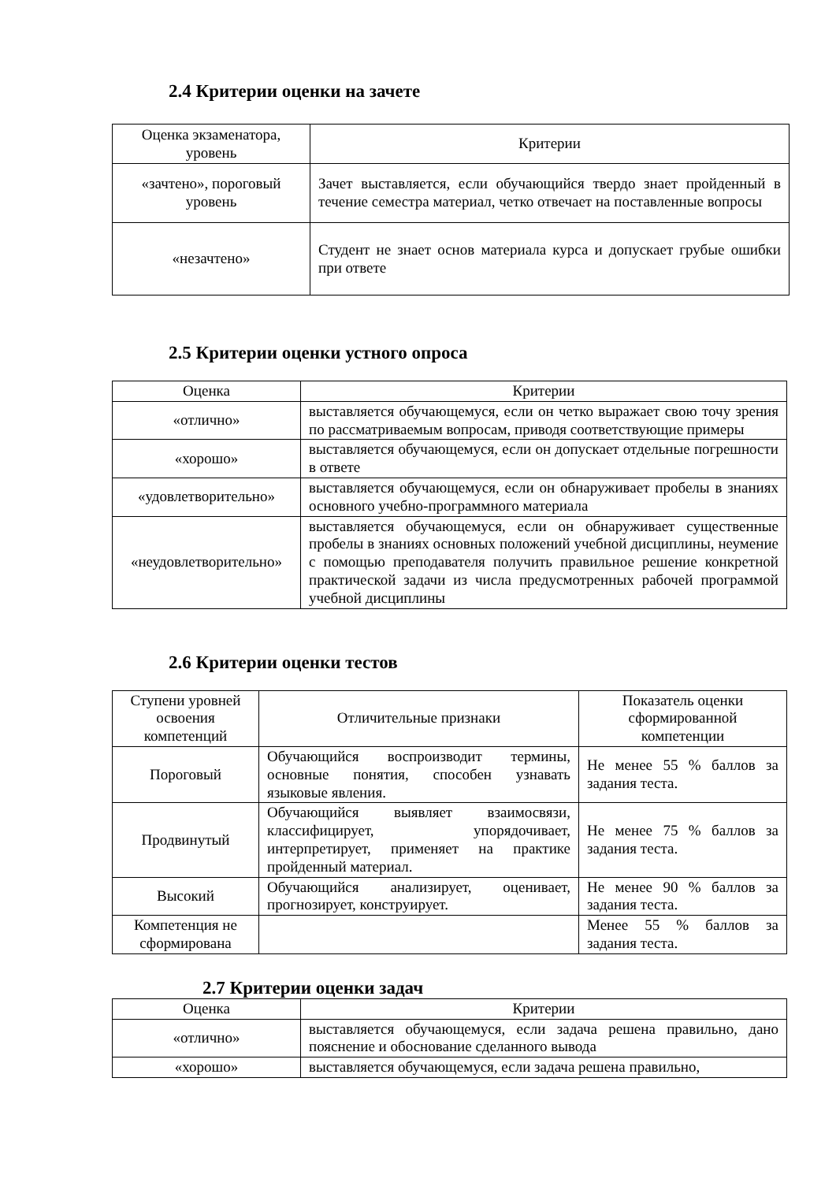2.4 Критерии оценки на зачете
| Оценка экзаменатора, уровень | Критерии |
| --- | --- |
| «зачтено», пороговый уровень | Зачет выставляется, если обучающийся твердо знает пройденный в течение семестра материал, четко отвечает на поставленные вопросы |
| «незачтено» | Студент не знает основ материала курса и допускает грубые ошибки при ответе |
2.5 Критерии оценки устного опроса
| Оценка | Критерии |
| --- | --- |
| «отлично» | выставляется обучающемуся, если он четко выражает свою точу зрения по рассматриваемым вопросам, приводя соответствующие примеры |
| «хорошо» | выставляется обучающемуся, если он допускает отдельные погрешности в ответе |
| «удовлетворительно» | выставляется обучающемуся, если он обнаруживает пробелы в знаниях основного учебно-программного материала |
| «неудовлетворительно» | выставляется обучающемуся, если он обнаруживает существенные пробелы в знаниях основных положений учебной дисциплины, неумение с помощью преподавателя получить правильное решение конкретной практической задачи из числа предусмотренных рабочей программой учебной дисциплины |
2.6 Критерии оценки тестов
| Ступени уровней освоения компетенций | Отличительные признаки | Показатель оценки сформированной компетенции |
| --- | --- | --- |
| Пороговый | Обучающийся воспроизводит термины, основные понятия, способен узнавать языковые явления. | Не менее 55 % баллов за задания теста. |
| Продвинутый | Обучающийся выявляет взаимосвязи, классифицирует, упорядочивает, интерпретирует, применяет на практике пройденный материал. | Не менее 75 % баллов за задания теста. |
| Высокий | Обучающийся анализирует, оценивает, прогнозирует, конструирует. | Не менее 90 % баллов за задания теста. |
| Компетенция не сформирована | | Менее 55 % баллов за задания теста. |
2.7 Критерии оценки задач
| Оценка | Критерии |
| --- | --- |
| «отлично» | выставляется обучающемуся, если задача решена правильно, дано пояснение и обоснование сделанного вывода |
| «хорошо» | выставляется обучающемуся, если задача решена правильно, |